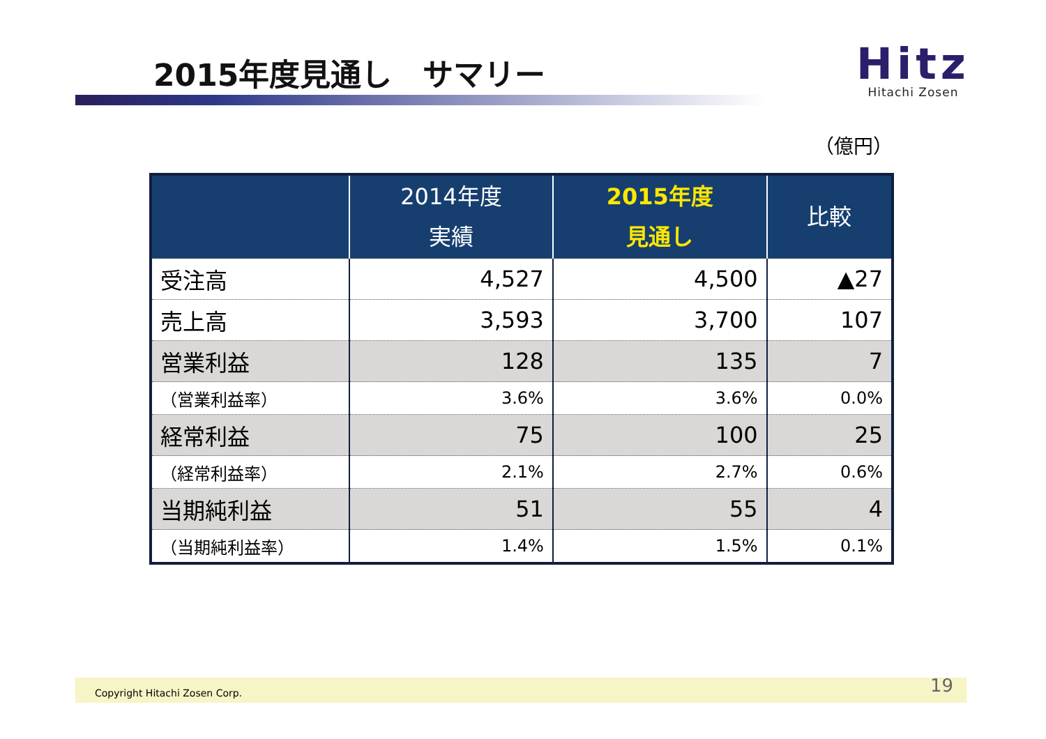2015年度見通し　サマリー
Hitz
Hitachi Zosen
（億円）
| | 2014年度 実績 | 2015年度 見通し | 比較 |
| --- | --- | --- | --- |
| 受注高 | 4,527 | 4,500 | ▲27 |
| 売上高 | 3,593 | 3,700 | 107 |
| 営業利益 | 128 | 135 | 7 |
| （営業利益率） | 3.6% | 3.6% | 0.0% |
| 経常利益 | 75 | 100 | 25 |
| （経常利益率） | 2.1% | 2.7% | 0.6% |
| 当期純利益 | 51 | 55 | 4 |
| （当期純利益率） | 1.4% | 1.5% | 0.1% |
Copyright Hitachi Zosen Corp. 19